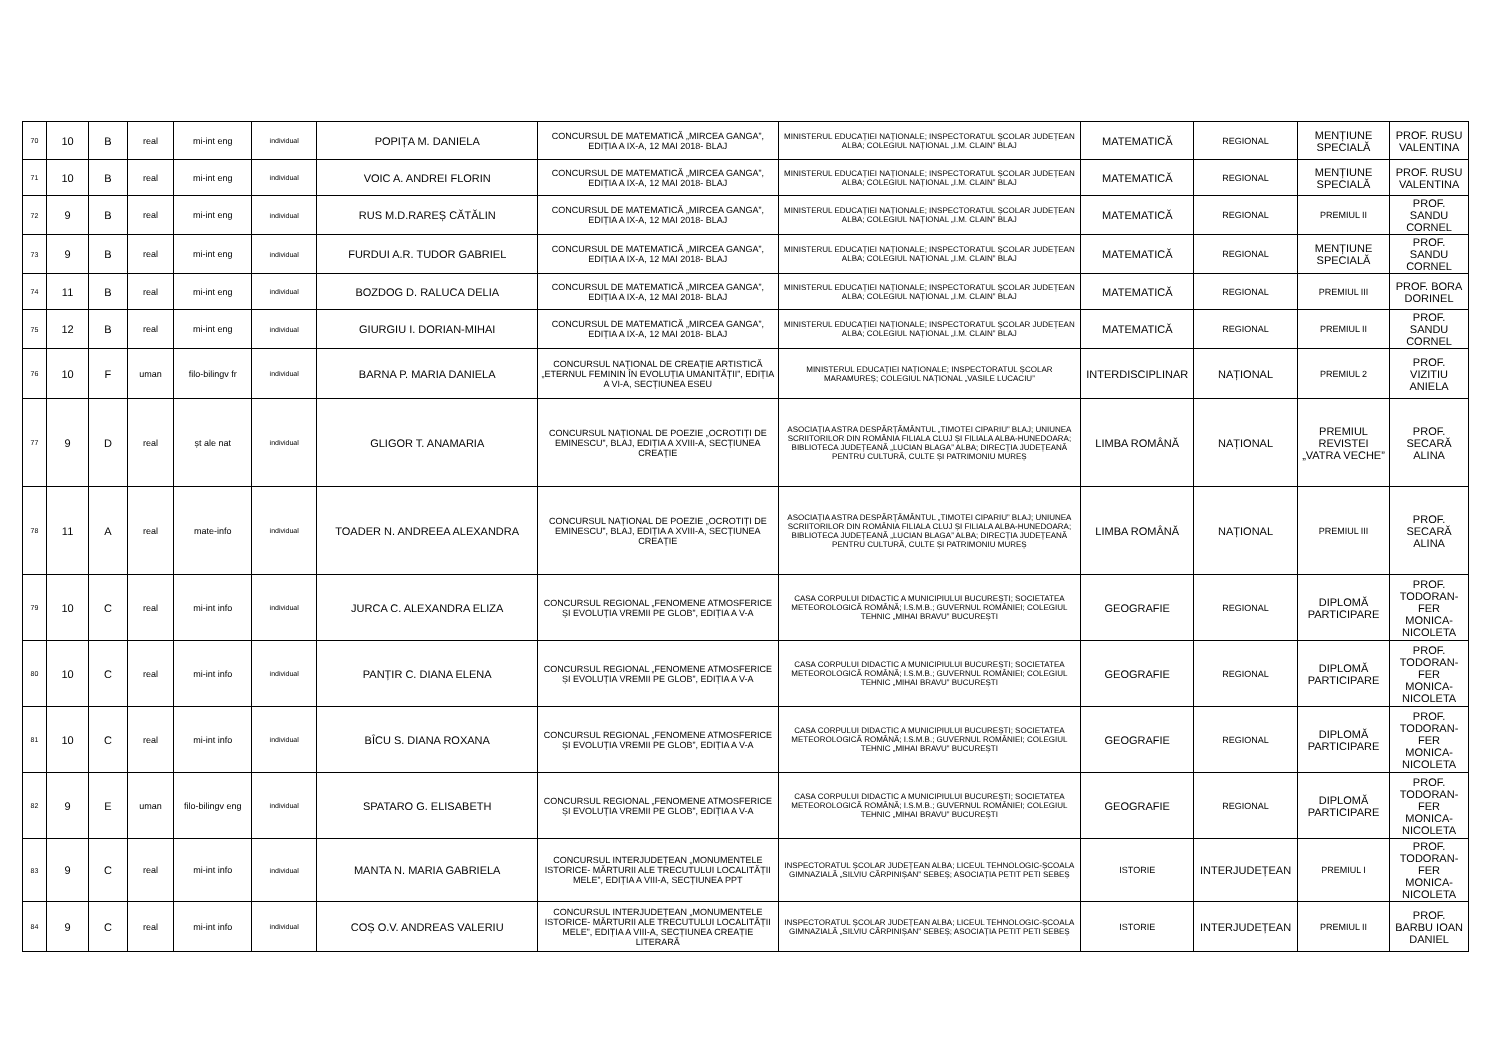| 70 | 10 | B | real | mi-int eng | individual | POPIȚA M. DANIELA | CONCURSUL DE MATEMATICĂ „MIRCEA GANGA”, EDIȚIA A IX-A, 12 MAI 2018- BLAJ | MINISTERUL EDUCAȚIEI NAȚIONALE; INSPECTORATUL ȘCOLAR JUDEȚEAN ALBA; COLEGIUL NAȚIONAL „I.M. CLAIN” BLAJ | MATEMATICĂ | REGIONAL | MENȚIUNE SPECIALĂ | PROF. RUSU VALENTINA |
| 71 | 10 | B | real | mi-int eng | individual | VOIC A. ANDREI FLORIN | CONCURSUL DE MATEMATICĂ „MIRCEA GANGA”, EDIȚIA A IX-A, 12 MAI 2018- BLAJ | MINISTERUL EDUCAȚIEI NAȚIONALE; INSPECTORATUL ȘCOLAR JUDEȚEAN ALBA; COLEGIUL NAȚIONAL „I.M. CLAIN” BLAJ | MATEMATICĂ | REGIONAL | MENȚIUNE SPECIALĂ | PROF. RUSU VALENTINA |
| 72 | 9 | B | real | mi-int eng | individual | RUS M.D.RAREȘ CĂTĂLIN | CONCURSUL DE MATEMATICĂ „MIRCEA GANGA”, EDIȚIA A IX-A, 12 MAI 2018- BLAJ | MINISTERUL EDUCAȚIEI NAȚIONALE; INSPECTORATUL ȘCOLAR JUDEȚEAN ALBA; COLEGIUL NAȚIONAL „I.M. CLAIN” BLAJ | MATEMATICĂ | REGIONAL | PREMIUL II | PROF. SANDU CORNEL |
| 73 | 9 | B | real | mi-int eng | individual | FURDUI A.R. TUDOR GABRIEL | CONCURSUL DE MATEMATICĂ „MIRCEA GANGA”, EDIȚIA A IX-A, 12 MAI 2018- BLAJ | MINISTERUL EDUCAȚIEI NAȚIONALE; INSPECTORATUL ȘCOLAR JUDEȚEAN ALBA; COLEGIUL NAȚIONAL „I.M. CLAIN” BLAJ | MATEMATICĂ | REGIONAL | MENȚIUNE SPECIALĂ | PROF. SANDU CORNEL |
| 74 | 11 | B | real | mi-int eng | individual | BOZDOG D. RALUCA DELIA | CONCURSUL DE MATEMATICĂ „MIRCEA GANGA”, EDIȚIA A IX-A, 12 MAI 2018- BLAJ | MINISTERUL EDUCAȚIEI NAȚIONALE; INSPECTORATUL ȘCOLAR JUDEȚEAN ALBA; COLEGIUL NAȚIONAL „I.M. CLAIN” BLAJ | MATEMATICĂ | REGIONAL | PREMIUL III | PROF. BORA DORINEL |
| 75 | 12 | B | real | mi-int eng | individual | GIURGIU I. DORIAN-MIHAI | CONCURSUL DE MATEMATICĂ „MIRCEA GANGA”, EDIȚIA A IX-A, 12 MAI 2018- BLAJ | MINISTERUL EDUCAȚIEI NAȚIONALE; INSPECTORATUL ȘCOLAR JUDEȚEAN ALBA; COLEGIUL NAȚIONAL „I.M. CLAIN” BLAJ | MATEMATICĂ | REGIONAL | PREMIUL II | PROF. SANDU CORNEL |
| 76 | 10 | F | uman | filo-bilingv fr | individual | BARNA P. MARIA DANIELA | CONCURSUL NAȚIONAL DE CREAȚIE ARTISTICĂ „ETERNUL FEMININ ÎN EVOLUȚIA UMANITĂȚII”, EDIȚIA A VI-A, SECȚIUNEA ESEU | MINISTERUL EDUCAȚIEI NAȚIONALE; INSPECTORATUL ȘCOLAR MARAMUREȘ; COLEGIUL NAȚIONAL „VASILE LUCACIU” | INTERDISCIPLINAR | NAȚIONAL | PREMIUL 2 | PROF. VIZITIU ANIELA |
| 77 | 9 | D | real | șt ale nat | individual | GLIGOR T. ANAMARIA | CONCURSUL NAȚIONAL DE POEZIE „OCROTIȚI DE EMINESCU”, BLAJ, EDIȚIA A XVIII-A, SECȚIUNEA CREAȚIE | ASOCIAȚIA ASTRA DESPĂRȚĂMÂNTUL „TIMOTEI CIPARIU” BLAJ; UNIUNEA SCRIITORILOR DIN ROMÂNIA FILIALA CLUJ ȘI FILIALA ALBA-HUNEDOARA; BIBLIOTECA JUDEȚEANĂ „LUCIAN BLAGA” ALBA; DIRECȚIA JUDEȚEANĂ PENTRU CULTURĂ, CULTE ȘI PATRIMONIU MUREȘ | LIMBA ROMÂNĂ | NAȚIONAL | PREMIUL REVISTEI „VATRA VECHE” | PROF. SECARĂ ALINA |
| 78 | 11 | A | real | mate-info | individual | TOADER N. ANDREEA ALEXANDRA | CONCURSUL NAȚIONAL DE POEZIE „OCROTIȚI DE EMINESCU”, BLAJ, EDIȚIA A XVIII-A, SECȚIUNEA CREAȚIE | ASOCIAȚIA ASTRA DESPĂRȚĂMÂNTUL „TIMOTEI CIPARIU” BLAJ; UNIUNEA SCRIITORILOR DIN ROMÂNIA FILIALA CLUJ ȘI FILIALA ALBA-HUNEDOARA; BIBLIOTECA JUDEȚEANĂ „LUCIAN BLAGA” ALBA; DIRECȚIA JUDEȚEANĂ PENTRU CULTURĂ, CULTE ȘI PATRIMONIU MUREȘ | LIMBA ROMÂNĂ | NAȚIONAL | PREMIUL III | PROF. SECARĂ ALINA |
| 79 | 10 | C | real | mi-int info | individual | JURCA C. ALEXANDRA ELIZA | CONCURSUL REGIONAL „FENOMENE ATMOSFERICE ȘI EVOLUȚIA VREMII PE GLOB”, EDIȚIA A V-A | CASA CORPULUI DIDACTIC A MUNICIPIULUI BUCUREȘTI; SOCIETATEA METEOROLOGICĂ ROMÂNĂ; I.S.M.B.; GUVERNUL ROMÂNIEI; COLEGIUL TEHNIC „MIHAI BRAVU” BUCUREȘTI | GEOGRAFIE | REGIONAL | DIPLOMĂ PARTICIPARE | PROF. TODORAN-FER MONICA-NICOLETA |
| 80 | 10 | C | real | mi-int info | individual | PANȚIR C. DIANA ELENA | CONCURSUL REGIONAL „FENOMENE ATMOSFERICE ȘI EVOLUȚIA VREMII PE GLOB”, EDIȚIA A V-A | CASA CORPULUI DIDACTIC A MUNICIPIULUI BUCUREȘTI; SOCIETATEA METEOROLOGICĂ ROMÂNĂ; I.S.M.B.; GUVERNUL ROMÂNIEI; COLEGIUL TEHNIC „MIHAI BRAVU” BUCUREȘTI | GEOGRAFIE | REGIONAL | DIPLOMĂ PARTICIPARE | PROF. TODORAN-FER MONICA-NICOLETA |
| 81 | 10 | C | real | mi-int info | individual | BÎCU S. DIANA ROXANA | CONCURSUL REGIONAL „FENOMENE ATMOSFERICE ȘI EVOLUȚIA VREMII PE GLOB”, EDIȚIA A V-A | CASA CORPULUI DIDACTIC A MUNICIPIULUI BUCUREȘTI; SOCIETATEA METEOROLOGICĂ ROMÂNĂ; I.S.M.B.; GUVERNUL ROMÂNIEI; COLEGIUL TEHNIC „MIHAI BRAVU” BUCUREȘTI | GEOGRAFIE | REGIONAL | DIPLOMĂ PARTICIPARE | PROF. TODORAN-FER MONICA-NICOLETA |
| 82 | 9 | E | uman | filo-bilingv eng | individual | SPATARO G. ELISABETH | CONCURSUL REGIONAL „FENOMENE ATMOSFERICE ȘI EVOLUȚIA VREMII PE GLOB”, EDIȚIA A V-A | CASA CORPULUI DIDACTIC A MUNICIPIULUI BUCUREȘTI; SOCIETATEA METEOROLOGICĂ ROMÂNĂ; I.S.M.B.; GUVERNUL ROMÂNIEI; COLEGIUL TEHNIC „MIHAI BRAVU” BUCUREȘTI | GEOGRAFIE | REGIONAL | DIPLOMĂ PARTICIPARE | PROF. TODORAN-FER MONICA-NICOLETA |
| 83 | 9 | C | real | mi-int info | individual | MANTA N. MARIA GABRIELA | CONCURSUL INTERJUDEȚEAN „MONUMENTELE ISTORICE- MĂRTURII ALE TRECUTULUI LOCALITĂȚII MELE”, EDIȚIA A VIII-A, SECȚIUNEA PPT | INSPECTORATUL ȘCOLAR JUDEȚEAN ALBA; LICEUL TEHNOLOGIC-ȘCOALA GIMNAZIALĂ „SILVIU CĂRPINIȘAN” SEBEȘ; ASOCIAȚIA PETIT PETI SEBEȘ | ISTORIE | INTERJUDEȚEAN | PREMIUL I | PROF. TODORAN-FER MONICA-NICOLETA |
| 84 | 9 | C | real | mi-int info | individual | COȘ O.V. ANDREAS VALERIU | CONCURSUL INTERJUDEȚEAN „MONUMENTELE ISTORICE- MĂRTURII ALE TRECUTULUI LOCALITĂȚII MELE”, EDIȚIA A VIII-A, SECȚIUNEA CREAȚIE LITERARĂ | INSPECTORATUL ȘCOLAR JUDEȚEAN ALBA; LICEUL TEHNOLOGIC-ȘCOALA GIMNAZIALĂ „SILVIU CĂRPINIȘAN” SEBEȘ; ASOCIAȚIA PETIT PETI SEBEȘ | ISTORIE | INTERJUDEȚEAN | PREMIUL II | PROF. BARBU IOAN DANIEL |